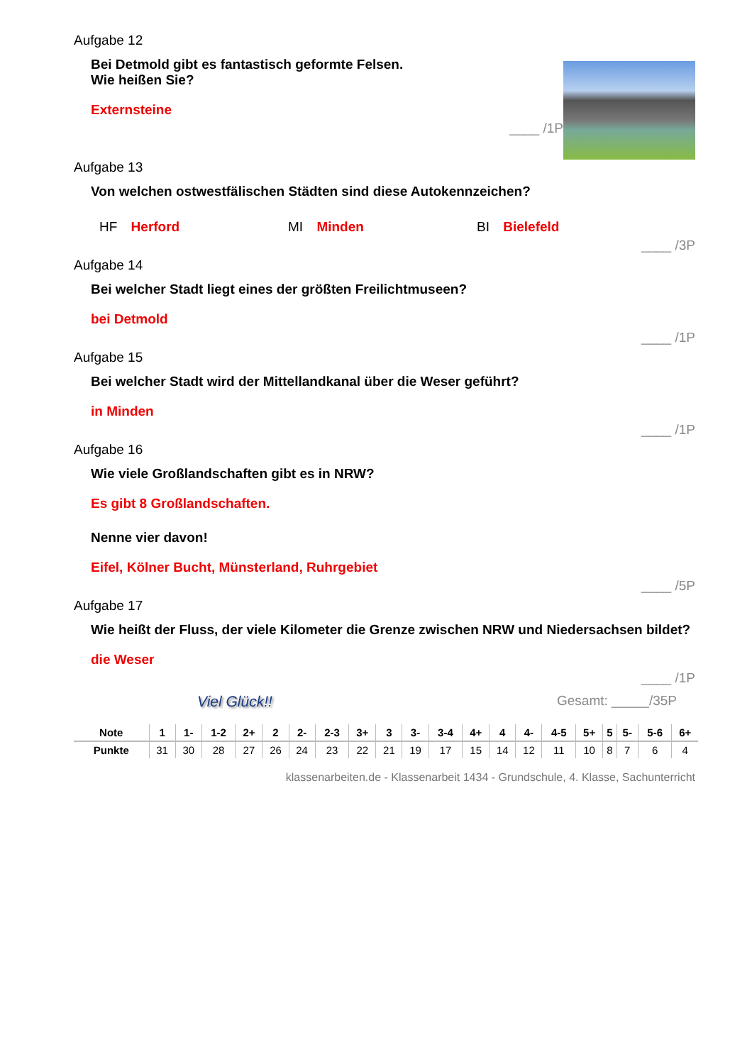Aufgabe 12
Bei Detmold gibt es fantastisch geformte Felsen.
Wie heißen Sie?
Externsteine
____ /1P
Aufgabe 13
Von welchen ostwestfälischen Städten sind diese Autokennzeichen?
HF Herford MI Minden BI Bielefeld
____ /3P
Aufgabe 14
Bei welcher Stadt liegt eines der größten Freilichtmuseen?
bei Detmold
____ /1P
Aufgabe 15
Bei welcher Stadt wird der Mittellandkanal über die Weser geführt?
in Minden
____ /1P
Aufgabe 16
Wie viele Großlandschaften gibt es in NRW?
Es gibt 8 Großlandschaften.
Nenne vier davon!
Eifel, Kölner Bucht, Münsterland, Ruhrgebiet
____ /5P
Aufgabe 17
Wie heißt der Fluss, der viele Kilometer die Grenze zwischen NRW und Niedersachsen bildet?
die Weser
____ /1P
Viel Glück!! Gesamt: _____/35P
| Note | 1 | 1- | 1-2 | 2+ | 2 | 2- | 2-3 | 3+ | 3 | 3- | 3-4 | 4+ | 4 | 4- | 4-5 | 5+ | 5 | 5- | 5-6 | 6+ |
| Punkte | 31 | 30 | 28 | 27 | 26 | 24 | 23 | 22 | 21 | 19 | 17 | 15 | 14 | 12 | 11 | 10 | 8 | 7 | 6 | 4 |
klassenarbeiten.de - Klassenarbeit 1434 - Grundschule, 4. Klasse, Sachunterricht